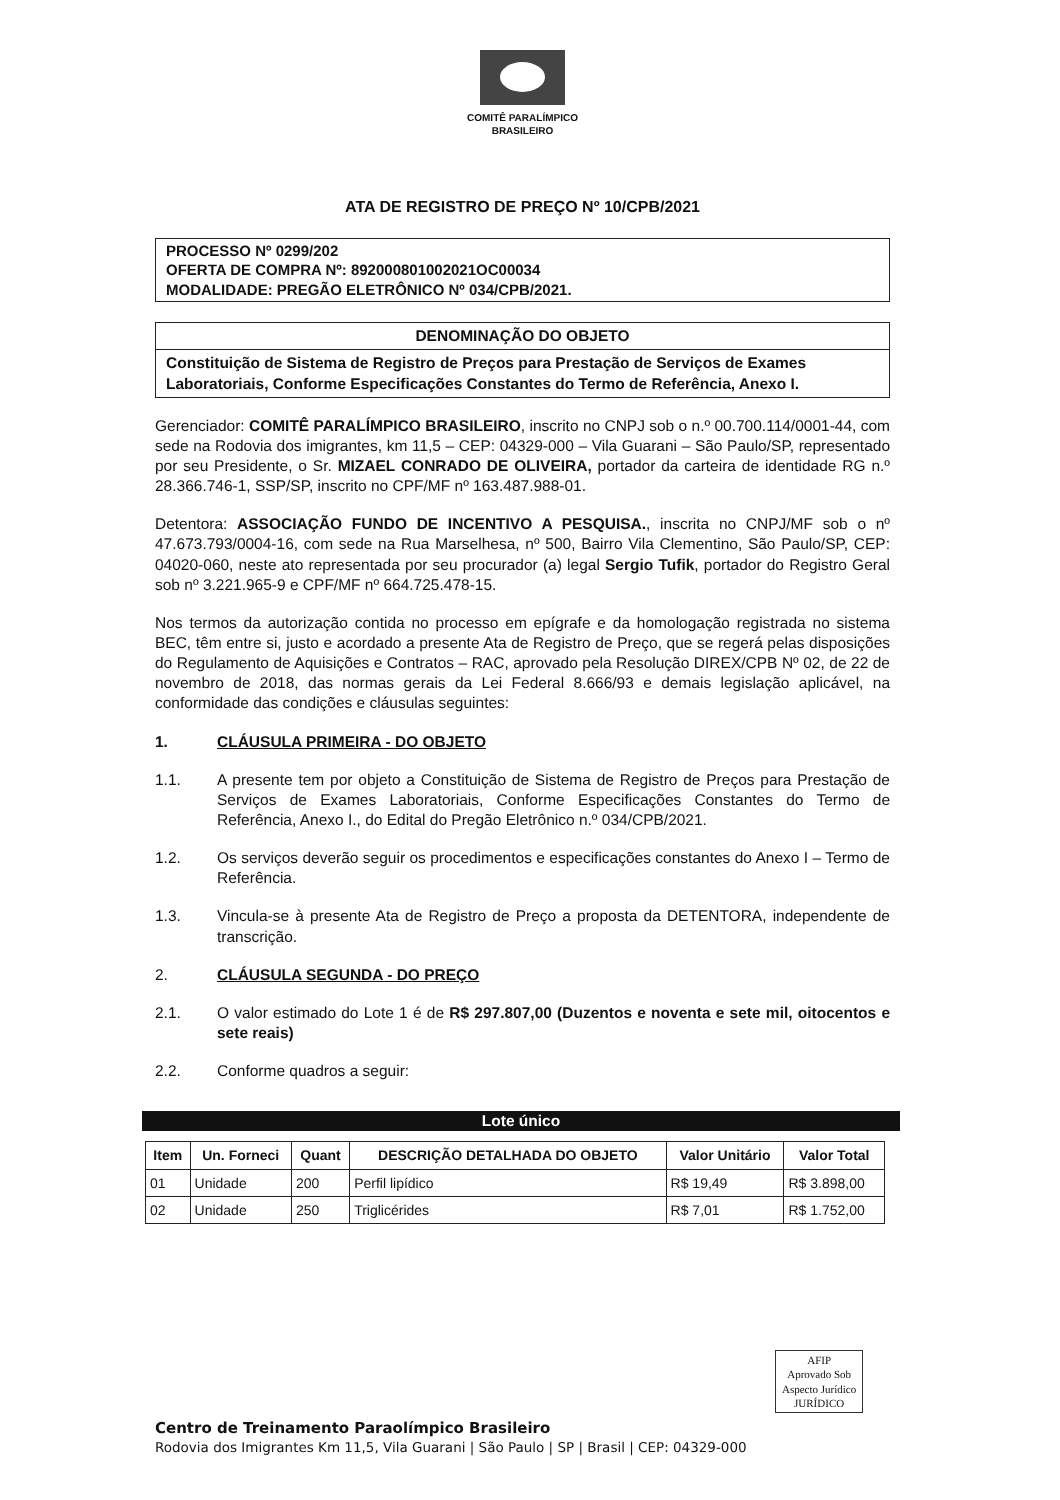COMITÊ PARALÍMPICO
BRASILEIRO
ATA DE REGISTRO DE PREÇO Nº 10/CPB/2021
PROCESSO Nº 0299/202
OFERTA DE COMPRA Nº: 892000801002021OC00034
MODALIDADE: PREGÃO ELETRÔNICO Nº 034/CPB/2021.
DENOMINAÇÃO DO OBJETO
Constituição de Sistema de Registro de Preços para Prestação de Serviços de Exames Laboratoriais, Conforme Especificações Constantes do Termo de Referência, Anexo I.
Gerenciador: COMITÊ PARALÍMPICO BRASILEIRO, inscrito no CNPJ sob o n.º 00.700.114/0001-44, com sede na Rodovia dos imigrantes, km 11,5 – CEP: 04329-000 – Vila Guarani – São Paulo/SP, representado por seu Presidente, o Sr. MIZAEL CONRADO DE OLIVEIRA, portador da carteira de identidade RG n.º 28.366.746-1, SSP/SP, inscrito no CPF/MF nº 163.487.988-01.
Detentora: ASSOCIAÇÃO FUNDO DE INCENTIVO A PESQUISA., inscrita no CNPJ/MF sob o nº 47.673.793/0004-16, com sede na Rua Marselhesa, nº 500, Bairro Vila Clementino, São Paulo/SP, CEP: 04020-060, neste ato representada por seu procurador (a) legal Sergio Tufik, portador do Registro Geral sob nº 3.221.965-9 e CPF/MF nº 664.725.478-15.
Nos termos da autorização contida no processo em epígrafe e da homologação registrada no sistema BEC, têm entre si, justo e acordado a presente Ata de Registro de Preço, que se regerá pelas disposições do Regulamento de Aquisições e Contratos – RAC, aprovado pela Resolução DIREX/CPB Nº 02, de 22 de novembro de 2018, das normas gerais da Lei Federal 8.666/93 e demais legislação aplicável, na conformidade das condições e cláusulas seguintes:
1. CLÁUSULA PRIMEIRA - DO OBJETO
1.1. A presente tem por objeto a Constituição de Sistema de Registro de Preços para Prestação de Serviços de Exames Laboratoriais, Conforme Especificações Constantes do Termo de Referência, Anexo I., do Edital do Pregão Eletrônico n.º 034/CPB/2021.
1.2. Os serviços deverão seguir os procedimentos e especificações constantes do Anexo I – Termo de Referência.
1.3. Vincula-se à presente Ata de Registro de Preço a proposta da DETENTORA, independente de transcrição.
2. CLÁUSULA SEGUNDA - DO PREÇO
2.1. O valor estimado do Lote 1 é de R$ 297.807,00 (Duzentos e noventa e sete mil, oitocentos e sete reais)
2.2. Conforme quadros a seguir:
Lote único
| Item | Un. Forneci | Quant | DESCRIÇÃO DETALHADA DO OBJETO | Valor Unitário | Valor Total |
| --- | --- | --- | --- | --- | --- |
| 01 | Unidade | 200 | Perfil lipídico | R$ 19,49 | R$ 3.898,00 |
| 02 | Unidade | 250 | Triglicérides | R$ 7,01 | R$ 1.752,00 |
AFIP
Aprovado Sob
Aspecto Jurídico
JURÍDICO
Centro de Treinamento Paraolímpico Brasileiro
Rodovia dos Imigrantes Km 11,5, Vila Guarani | São Paulo | SP | Brasil | CEP: 04329-000